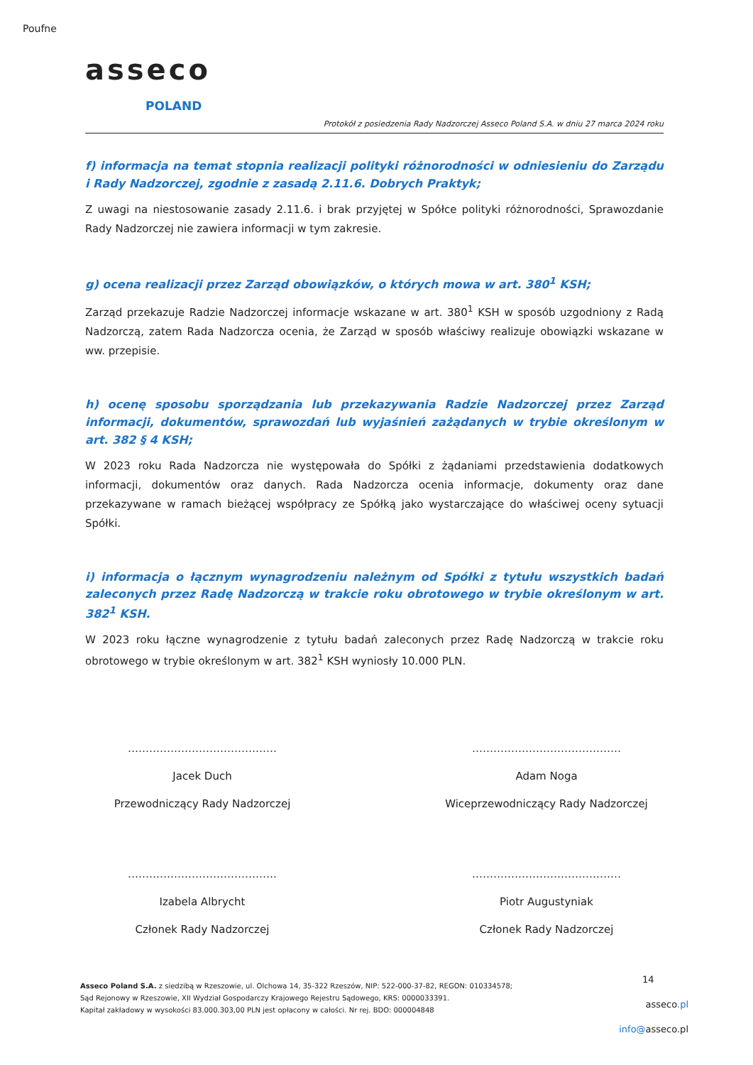Poufne
asseco
POLAND
Protokół z posiedzenia Rady Nadzorczej Asseco Poland S.A. w dniu 27 marca 2024 roku
f) informacja na temat stopnia realizacji polityki różnorodności w odniesieniu do Zarządu i Rady Nadzorczej, zgodnie z zasadą 2.11.6. Dobrych Praktyk;
Z uwagi na niestosowanie zasady 2.11.6. i brak przyjętej w Spółce polityki różnorodności, Sprawozdanie Rady Nadzorczej nie zawiera informacji w tym zakresie.
g) ocena realizacji przez Zarząd obowiązków, o których mowa w art. 380<sup>1</sup> KSH;
Zarząd przekazuje Radzie Nadzorczej informacje wskazane w art. 380<sup>1</sup> KSH w sposób uzgodniony z Radą Nadzorczą, zatem Rada Nadzorcza ocenia, że Zarząd w sposób właściwy realizuje obowiązki wskazane w ww. przepisie.
h) ocenę sposobu sporządzania lub przekazywania Radzie Nadzorczej przez Zarząd informacji, dokumentów, sprawozdań lub wyjaśnień zażądanych w trybie określonym w art. 382 § 4 KSH;
W 2023 roku Rada Nadzorcza nie występowała do Spółki z żądaniami przedstawienia dodatkowych informacji, dokumentów oraz danych. Rada Nadzorcza ocenia informacje, dokumenty oraz dane przekazywane w ramach bieżącej współpracy ze Spółką jako wystarczające do właściwej oceny sytuacji Spółki.
i) informacja o łącznym wynagrodzeniu należnym od Spółki z tytułu wszystkich badań zaleconych przez Radę Nadzorczą w trakcie roku obrotowego w trybie określonym w art. 382<sup>1</sup> KSH.
W 2023 roku łączne wynagrodzenie z tytułu badań zaleconych przez Radę Nadzorczą w trakcie roku obrotowego w trybie określonym w art. 382<sup>1</sup> KSH wyniosły 10.000 PLN.
……………………………………
Jacek Duch
Przewodniczący Rady Nadzorczej
……………………………………
Adam Noga
Wiceprzewodniczący Rady Nadzorczej
……………………………………
Izabela Albrycht
Członek Rady Nadzorczej
……………………………………
Piotr Augustyniak
Członek Rady Nadzorczej
Asseco Poland S.A. z siedzibą w Rzeszowie, ul. Olchowa 14, 35-322 Rzeszów, NIP: 522-000-37-82, REGON: 010334578;
Sąd Rejonowy w Rzeszowie, XII Wydział Gospodarczy Krajowego Rejestru Sądowego, KRS: 0000033391.
Kapitał zakładowy w wysokości 83.000.303,00 PLN jest opłacony w całości. Nr rej. BDO: 000004848
14
asseco.pl
info@asseco.pl